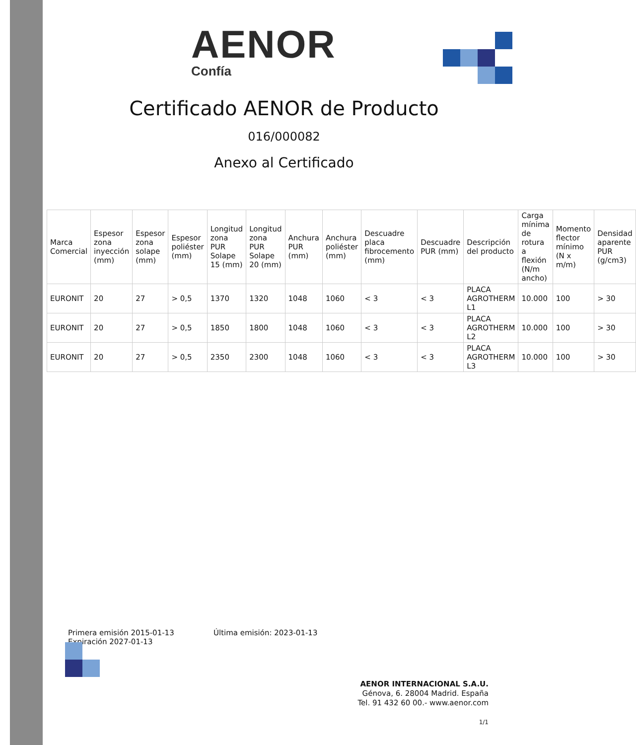AENOR
Confía
Certificado AENOR de Producto
016/000082
Anexo al Certificado
| Marca Comercial | Espesor zona inyección (mm) | Espesor zona solape (mm) | Espesor poliéster (mm) | Longitud zona PUR Solape 15 (mm) | Longitud zona PUR Solape 20 (mm) | Anchura PUR (mm) | Anchura poliéster (mm) | Descuadre placa fibrocemento (mm) | Descuadre PUR (mm) | Descripción del producto | Carga mínima de rotura a flexión (N/m ancho) | Momento flector mínimo (N x m/m) | Densidad aparente PUR (g/cm3) |
| --- | --- | --- | --- | --- | --- | --- | --- | --- | --- | --- | --- | --- | --- |
| EURONIT | 20 | 27 | > 0,5 | 1370 | 1320 | 1048 | 1060 | < 3 | < 3 | PLACA AGROTHERM L1 | 10.000 | 100 | > 30 |
| EURONIT | 20 | 27 | > 0,5 | 1850 | 1800 | 1048 | 1060 | < 3 | < 3 | PLACA AGROTHERM L2 | 10.000 | 100 | > 30 |
| EURONIT | 20 | 27 | > 0,5 | 2350 | 2300 | 1048 | 1060 | < 3 | < 3 | PLACA AGROTHERM L3 | 10.000 | 100 | > 30 |
Primera emisión 2015-01-13 Última emisión: 2023-01-13
Expiración 2027-01-13
AENOR INTERNACIONAL S.A.U.
Génova, 6. 28004 Madrid. España
Tel. 91 432 60 00.- www.aenor.com
1/1